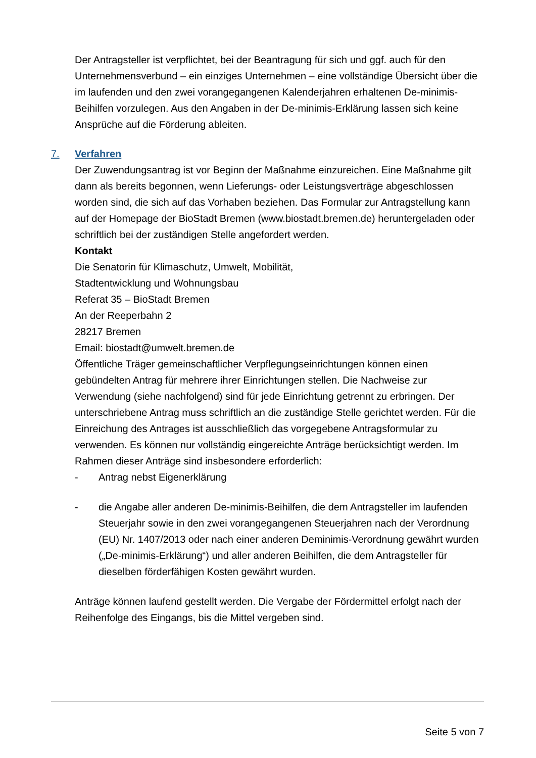Der Antragsteller ist verpflichtet, bei der Beantragung für sich und ggf. auch für den Unternehmensverbund – ein einziges Unternehmen – eine vollständige Übersicht über die im laufenden und den zwei vorangegangenen Kalenderjahren erhaltenen De-minimis-Beihilfen vorzulegen. Aus den Angaben in der De-minimis-Erklärung lassen sich keine Ansprüche auf die Förderung ableiten.
7.
Verfahren
Der Zuwendungsantrag ist vor Beginn der Maßnahme einzureichen. Eine Maßnahme gilt dann als bereits begonnen, wenn Lieferungs- oder Leistungsverträge abgeschlossen worden sind, die sich auf das Vorhaben beziehen. Das Formular zur Antragstellung kann auf der Homepage der BioStadt Bremen (www.biostadt.bremen.de) heruntergeladen oder schriftlich bei der zuständigen Stelle angefordert werden.
Kontakt
Die Senatorin für Klimaschutz, Umwelt, Mobilität,
Stadtentwicklung und Wohnungsbau
Referat 35 – BioStadt Bremen
An der Reeperbahn 2
28217 Bremen
Email: biostadt@umwelt.bremen.de
Öffentliche Träger gemeinschaftlicher Verpflegungseinrichtungen können einen gebündelten Antrag für mehrere ihrer Einrichtungen stellen. Die Nachweise zur Verwendung (siehe nachfolgend) sind für jede Einrichtung getrennt zu erbringen. Der unterschriebene Antrag muss schriftlich an die zuständige Stelle gerichtet werden. Für die Einreichung des Antrages ist ausschließlich das vorgegebene Antragsformular zu verwenden. Es können nur vollständig eingereichte Anträge berücksichtigt werden. Im Rahmen dieser Anträge sind insbesondere erforderlich:
- Antrag nebst Eigenerklärung
- die Angabe aller anderen De-minimis-Beihilfen, die dem Antragsteller im laufenden Steuerjahr sowie in den zwei vorangegangenen Steuerjahren nach der Verordnung (EU) Nr. 1407/2013 oder nach einer anderen Deminimis-Verordnung gewährt wurden („De-minimis-Erklärung“) und aller anderen Beihilfen, die dem Antragsteller für dieselben förderfähigen Kosten gewährt wurden.
Anträge können laufend gestellt werden. Die Vergabe der Fördermittel erfolgt nach der Reihenfolge des Eingangs, bis die Mittel vergeben sind.
Seite 5 von 7